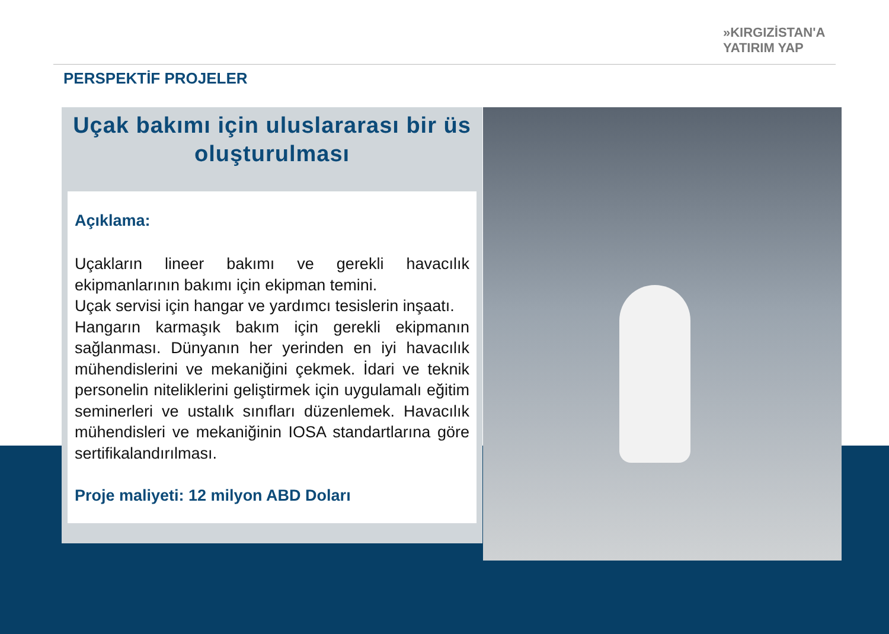»KIRGIZİSTAN'A
YATIRIM YAP
PERSPEKTİF PROJELER
Uçak bakımı için uluslararası bir üs oluşturulması
Açıklama:
Uçakların lineer bakımı ve gerekli havacılık ekipmanlarının bakımı için ekipman temini.
Uçak servisi için hangar ve yardımcı tesislerin inşaatı.
Hangarın karmaşık bakım için gerekli ekipmanın sağlanması. Dünyanın her yerinden en iyi havacılık mühendislerini ve mekaniğini çekmek. İdari ve teknik personelin niteliklerini geliştirmek için uygulamalı eğitim seminerleri ve ustalık sınıfları düzenlemek. Havacılık mühendisleri ve mekaniğinin IOSA standartlarına göre sertifikalandırılması.
Proje maliyeti: 12 milyon ABD Doları